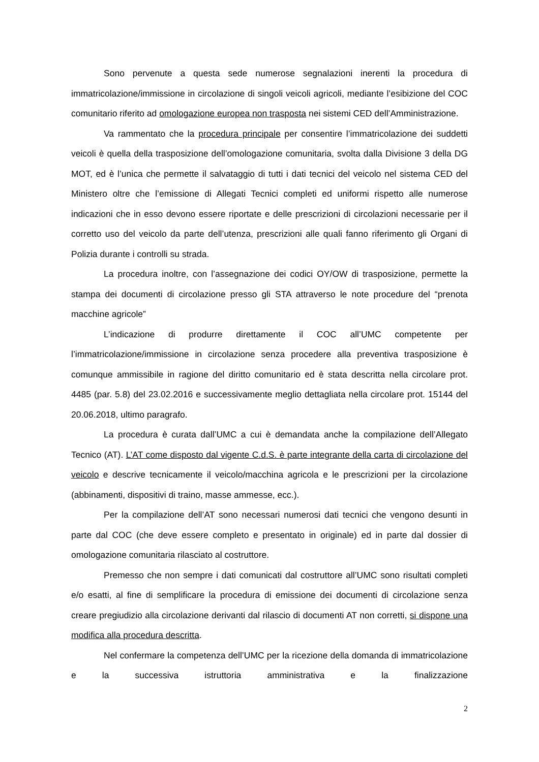Sono pervenute a questa sede numerose segnalazioni inerenti la procedura di immatricolazione/immissione in circolazione di singoli veicoli agricoli, mediante l’esibizione del COC comunitario riferito ad omologazione europea non trasposta nei sistemi CED dell’Amministrazione.
Va rammentato che la procedura principale per consentire l’immatricolazione dei suddetti veicoli è quella della trasposizione dell’omologazione comunitaria, svolta dalla Divisione 3 della DG MOT, ed è l’unica che permette il salvataggio di tutti i dati tecnici del veicolo nel sistema CED del Ministero oltre che l’emissione di Allegati Tecnici completi ed uniformi rispetto alle numerose indicazioni che in esso devono essere riportate e delle prescrizioni di circolazioni necessarie per il corretto uso del veicolo da parte dell’utenza, prescrizioni alle quali fanno riferimento gli Organi di Polizia durante i controlli su strada.
La procedura inoltre, con l’assegnazione dei codici OY/OW di trasposizione, permette la stampa dei documenti di circolazione presso gli STA attraverso le note procedure del “prenota macchine agricole”
L’indicazione di produrre direttamente il COC all’UMC competente per l’immatricolazione/immissione in circolazione senza procedere alla preventiva trasposizione è comunque ammissibile in ragione del diritto comunitario ed è stata descritta nella circolare prot. 4485 (par. 5.8) del 23.02.2016 e successivamente meglio dettagliata nella circolare prot. 15144 del 20.06.2018, ultimo paragrafo.
La procedura è curata dall’UMC a cui è demandata anche la compilazione dell’Allegato Tecnico (AT). L’AT come disposto dal vigente C.d.S. è parte integrante della carta di circolazione del veicolo e descrive tecnicamente il veicolo/macchina agricola e le prescrizioni per la circolazione (abbinamenti, dispositivi di traino, masse ammesse, ecc.).
Per la compilazione dell’AT sono necessari numerosi dati tecnici che vengono desunti in parte dal COC (che deve essere completo e presentato in originale) ed in parte dal dossier di omologazione comunitaria rilasciato al costruttore.
Premesso che non sempre i dati comunicati dal costruttore all’UMC sono risultati completi e/o esatti, al fine di semplificare la procedura di emissione dei documenti di circolazione senza creare pregiudizio alla circolazione derivanti dal rilascio di documenti AT non corretti, si dispone una modifica alla procedura descritta.
Nel confermare la competenza dell’UMC per la ricezione della domanda di immatricolazione e la successiva istruttoria amministrativa e la finalizzazione
2